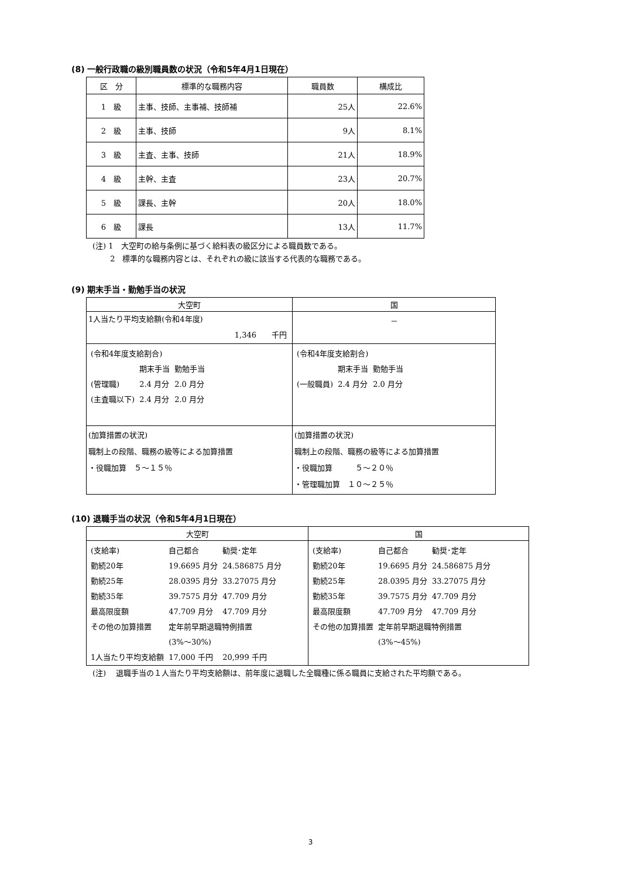(8) 一般行政職の級別職員数の状況（令和5年4月1日現在）
| 区 分 | 標準的な職務内容 | 職員数 | 構成比 |
| --- | --- | --- | --- |
| 1 級 | 主事、技師、主事補、技師補 | 25人 | 22.6% |
| 2 級 | 主事、技師 | 9人 | 8.1% |
| 3 級 | 主査、主事、技師 | 21人 | 18.9% |
| 4 級 | 主幹、主査 | 23人 | 20.7% |
| 5 級 | 課長、主幹 | 20人 | 18.0% |
| 6 級 | 課長 | 13人 | 11.7% |
(注) 1　大空町の給与条例に基づく給料表の級区分による職員数である。
　　 2　標準的な職務内容とは、それぞれの級に該当する代表的な職務である。
(9) 期末手当・勤勉手当の状況
| 大空町 | 国 |
| 1人当たり平均支給額(令和4年度) 1,346 千円 | － |
| / (令和4年度支給割合) / / / / / 期末手当 / 勤勉手当 / / (管理職) / 2.4 月分 / 2.0 月分 / / (主査職以下) / 2.4 月分 / 2.0 月分 / | / (令和4年度支給割合) / / / / / 期末手当 / 勤勉手当 / / (一般職員) / 2.4 月分 / 2.0 月分 / |
| (加算措置の状況) 職制上の段階、職務の級等による加算措置 ・役職加算 ５～１５％ | (加算措置の状況) 職制上の段階、職務の級等による加算措置 ・役職加算 ５～２０％ ・管理職加算 １０～２５％ |
(10) 退職手当の状況（令和5年4月1日現在）
| 大空町 | 国 |
| / (支給率) / 自己都合 / 勧奨･定年 / / 勤続20年 / 19.6695 月分 / 24.586875 月分 / / 勤続25年 / 28.0395 月分 / 33.27075 月分 / / 勤続35年 / 39.7575 月分 / 47.709 月分 / / 最高限度額 / 47.709 月分 / 47.709 月分 / / その他の加算措置 / 定年前早期退職特例措置 / / / / (3%～30%) / / / 1人当たり平均支給額 / 17,000 千円 / 20,999 千円 / | / (支給率) / 自己都合 / 勧奨･定年 / / 勤続20年 / 19.6695 月分 / 24.586875 月分 / / 勤続25年 / 28.0395 月分 / 33.27075 月分 / / 勤続35年 / 39.7575 月分 / 47.709 月分 / / 最高限度額 / 47.709 月分 / 47.709 月分 / / その他の加算措置 / 定年前早期退職特例措置 / / / / (3%～45%) / / |
(注)　 退職手当の１人当たり平均支給額は、前年度に退職した全職種に係る職員に支給された平均額である。
3